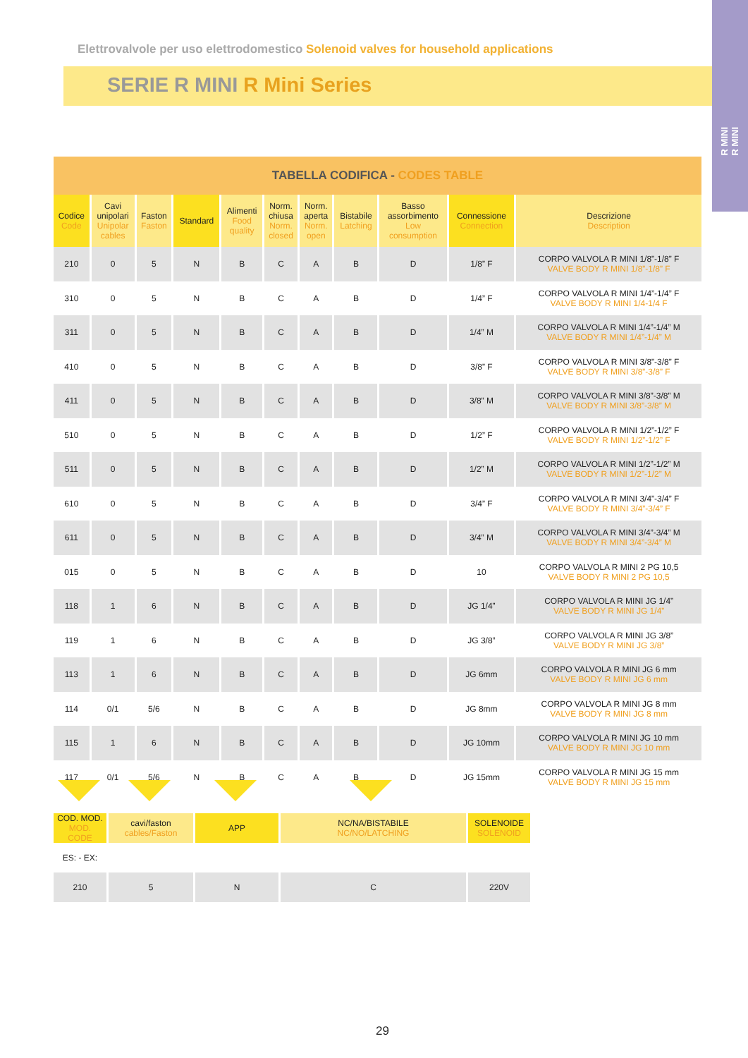R MINI
R MINI
Elettrovalvole per uso elettrodomestico Solenoid valves for household applications
SERIE R MINI R Mini Series
| TABELLA CODIFICA - CODES TABLE | | | | | | | | | | |
| --- | --- | --- | --- | --- | --- | --- | --- | --- | --- | --- |
| Codice Code | Cavi unipolari Unipolar cables | Faston Faston | Standard | Alimenti Food quality | Norm. chiusa Norm. closed | Norm. aperta Norm. open | Bistabile Latching | Basso assorbimento Low consumption | Connessione Connection | Descrizione Description |
| 210 | 0 | 5 | N | B | C | A | B | D | 1/8” F | CORPO VALVOLA R MINI 1/8”-1/8” F VALVE BODY R MINI 1/8”-1/8” F |
| 310 | 0 | 5 | N | B | C | A | B | D | 1/4” F | CORPO VALVOLA R MINI 1/4”-1/4” F VALVE BODY R MINI 1/4-1/4 F |
| 311 | 0 | 5 | N | B | C | A | B | D | 1/4” M | CORPO VALVOLA R MINI 1/4”-1/4” M VALVE BODY R MINI 1/4”-1/4” M |
| 410 | 0 | 5 | N | B | C | A | B | D | 3/8” F | CORPO VALVOLA R MINI 3/8”-3/8” F VALVE BODY R MINI 3/8”-3/8” F |
| 411 | 0 | 5 | N | B | C | A | B | D | 3/8” M | CORPO VALVOLA R MINI 3/8”-3/8” M VALVE BODY R MINI 3/8”-3/8” M |
| 510 | 0 | 5 | N | B | C | A | B | D | 1/2” F | CORPO VALVOLA R MINI 1/2”-1/2” F VALVE BODY R MINI 1/2”-1/2” F |
| 511 | 0 | 5 | N | B | C | A | B | D | 1/2” M | CORPO VALVOLA R MINI 1/2”-1/2” M VALVE BODY R MINI 1/2”-1/2” M |
| 610 | 0 | 5 | N | B | C | A | B | D | 3/4” F | CORPO VALVOLA R MINI 3/4”-3/4” F VALVE BODY R MINI 3/4”-3/4” F |
| 611 | 0 | 5 | N | B | C | A | B | D | 3/4” M | CORPO VALVOLA R MINI 3/4”-3/4” M VALVE BODY R MINI 3/4”-3/4” M |
| 015 | 0 | 5 | N | B | C | A | B | D | 10 | CORPO VALVOLA R MINI 2 PG 10,5 VALVE BODY R MINI 2 PG 10,5 |
| 118 | 1 | 6 | N | B | C | A | B | D | JG 1/4” | CORPO VALVOLA R MINI JG 1/4” VALVE BODY R MINI JG 1/4” |
| 119 | 1 | 6 | N | B | C | A | B | D | JG 3/8” | CORPO VALVOLA R MINI JG 3/8” VALVE BODY R MINI JG 3/8” |
| 113 | 1 | 6 | N | B | C | A | B | D | JG 6mm | CORPO VALVOLA R MINI JG 6 mm VALVE BODY R MINI JG 6 mm |
| 114 | 0/1 | 5/6 | N | B | C | A | B | D | JG 8mm | CORPO VALVOLA R MINI JG 8 mm VALVE BODY R MINI JG 8 mm |
| 115 | 1 | 6 | N | B | C | A | B | D | JG 10mm | CORPO VALVOLA R MINI JG 10 mm VALVE BODY R MINI JG 10 mm |
| 117 | 0/1 | 5/6 | N | B | C | A | B | D | JG 15mm | CORPO VALVOLA R MINI JG 15 mm VALVE BODY R MINI JG 15 mm |
| COD. MOD. MOD. CODE | cavi/faston cables/Faston | APP | NC/NA/BISTABILE NC/NO/LATCHING | SOLENOIDE SOLENOID |
| ES: - EX: | | | | |
| 210 | 5 | N | C | 220V |
29